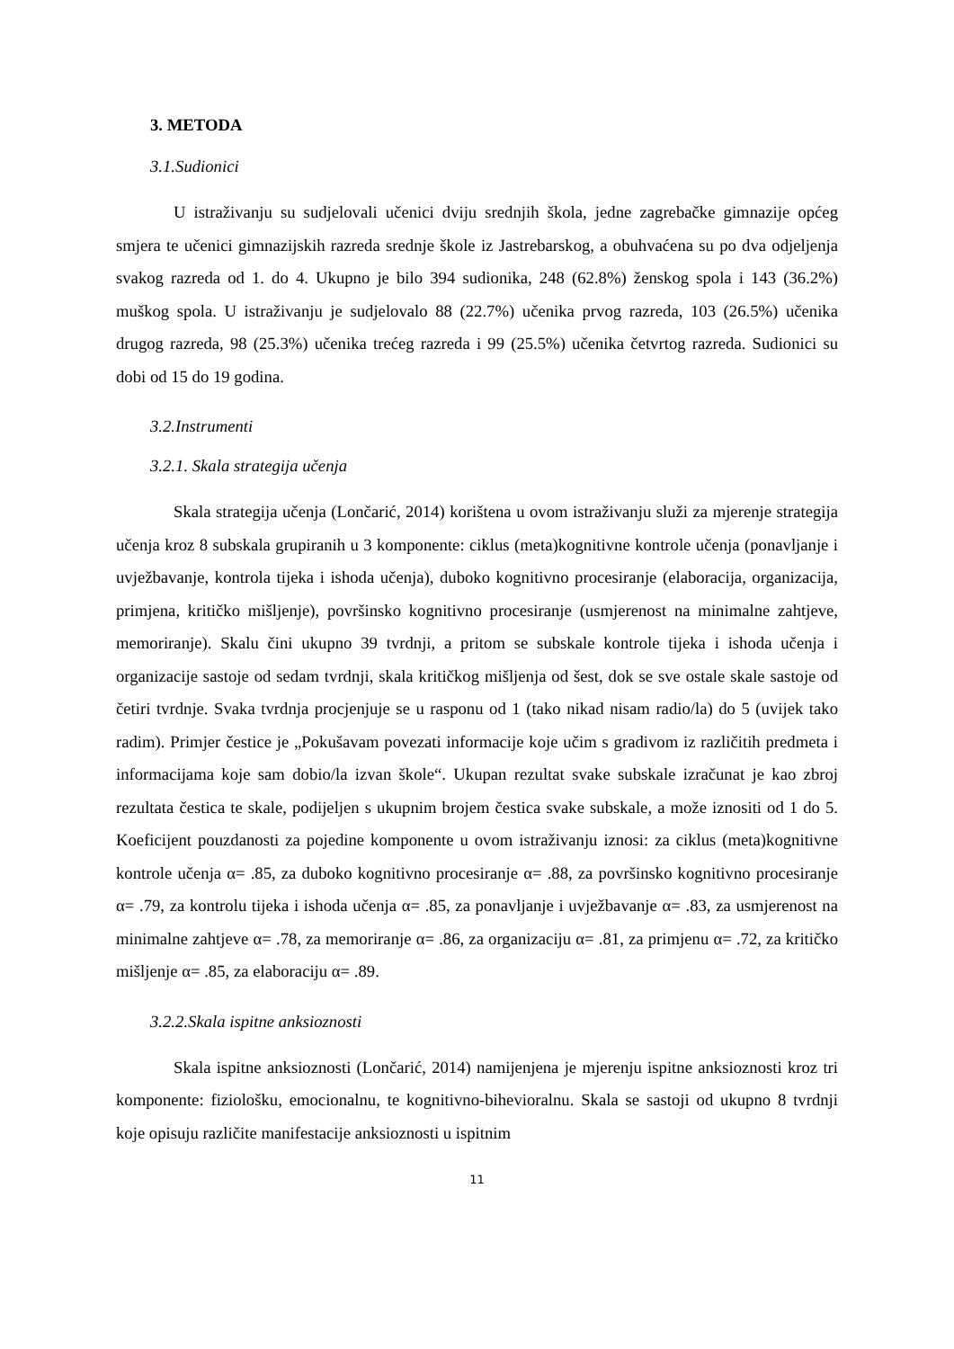3. METODA
3.1.Sudionici
U istraživanju su sudjelovali učenici dviju srednjih škola, jedne zagrebačke gimnazije općeg smjera te učenici gimnazijskih razreda srednje škole iz Jastrebarskog, a obuhvaćena su po dva odjeljenja svakog razreda od 1. do 4. Ukupno je bilo 394 sudionika, 248 (62.8%) ženskog spola i 143 (36.2%) muškog spola. U istraživanju je sudjelovalo 88 (22.7%) učenika prvog razreda, 103 (26.5%) učenika drugog razreda, 98 (25.3%) učenika trećeg razreda i 99 (25.5%) učenika četvrtog razreda. Sudionici su dobi od 15 do 19 godina.
3.2.Instrumenti
3.2.1. Skala strategija učenja
Skala strategija učenja (Lončarić, 2014) korištena u ovom istraživanju služi za mjerenje strategija učenja kroz 8 subskala grupiranih u 3 komponente: ciklus (meta)kognitivne kontrole učenja (ponavljanje i uvježbavanje, kontrola tijeka i ishoda učenja), duboko kognitivno procesiranje (elaboracija, organizacija, primjena, kritičko mišljenje), površinsko kognitivno procesiranje (usmjerenost na minimalne zahtjeve, memoriranje). Skalu čini ukupno 39 tvrdnji, a pritom se subskale kontrole tijeka i ishoda učenja i organizacije sastoje od sedam tvrdnji, skala kritičkog mišljenja od šest, dok se sve ostale skale sastoje od četiri tvrdnje. Svaka tvrdnja procjenjuje se u rasponu od 1 (tako nikad nisam radio/la) do 5 (uvijek tako radim). Primjer čestice je „Pokušavam povezati informacije koje učim s gradivom iz različitih predmeta i informacijama koje sam dobio/la izvan škole“. Ukupan rezultat svake subskale izračunat je kao zbroj rezultata čestica te skale, podijeljen s ukupnim brojem čestica svake subskale, a može iznositi od 1 do 5. Koeficijent pouzdanosti za pojedine komponente u ovom istraživanju iznosi: za ciklus (meta)kognitivne kontrole učenja α= .85, za duboko kognitivno procesiranje α= .88, za površinsko kognitivno procesiranje α= .79, za kontrolu tijeka i ishoda učenja α= .85, za ponavljanje i uvježbavanje α= .83, za usmjerenost na minimalne zahtjeve α= .78, za memoriranje α= .86, za organizaciju α= .81, za primjenu α= .72, za kritičko mišljenje α= .85, za elaboraciju α= .89.
3.2.2.Skala ispitne anksioznosti
Skala ispitne anksioznosti (Lončarić, 2014) namijenjena je mjerenju ispitne anksioznosti kroz tri komponente: fiziološku, emocionalnu, te kognitivno-bihevioralnu. Skala se sastoji od ukupno 8 tvrdnji koje opisuju različite manifestacije anksioznosti u ispitnim
11